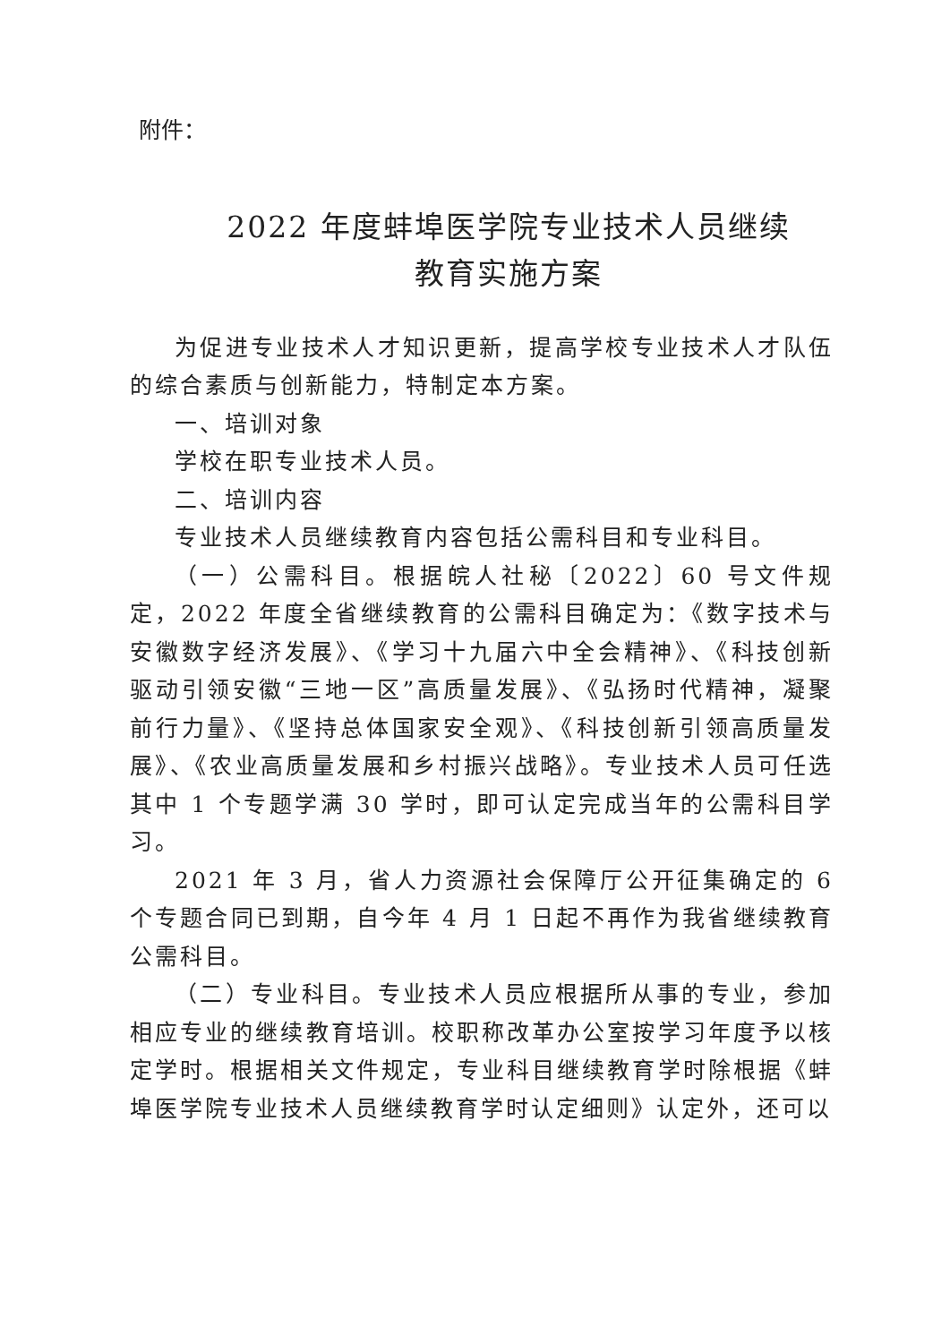附件：
2022 年度蚌埠医学院专业技术人员继续
教育实施方案
为促进专业技术人才知识更新，提高学校专业技术人才队伍的综合素质与创新能力，特制定本方案。
一、培训对象
学校在职专业技术人员。
二、培训内容
专业技术人员继续教育内容包括公需科目和专业科目。
（一）公需科目。根据皖人社秘〔2022〕60 号文件规定，2022 年度全省继续教育的公需科目确定为：《数字技术与安徽数字经济发展》、《学习十九届六中全会精神》、《科技创新驱动引领安徽“三地一区”高质量发展》、《弘扬时代精神，凝聚前行力量》、《坚持总体国家安全观》、《科技创新引领高质量发展》、《农业高质量发展和乡村振兴战略》。专业技术人员可任选其中 1 个专题学满 30 学时，即可认定完成当年的公需科目学习。
2021 年 3 月，省人力资源社会保障厅公开征集确定的 6 个专题合同已到期，自今年 4 月 1 日起不再作为我省继续教育公需科目。
（二）专业科目。专业技术人员应根据所从事的专业，参加相应专业的继续教育培训。校职称改革办公室按学习年度予以核定学时。根据相关文件规定，专业科目继续教育学时除根据《蚌埠医学院专业技术人员继续教育学时认定细则》认定外，还可以